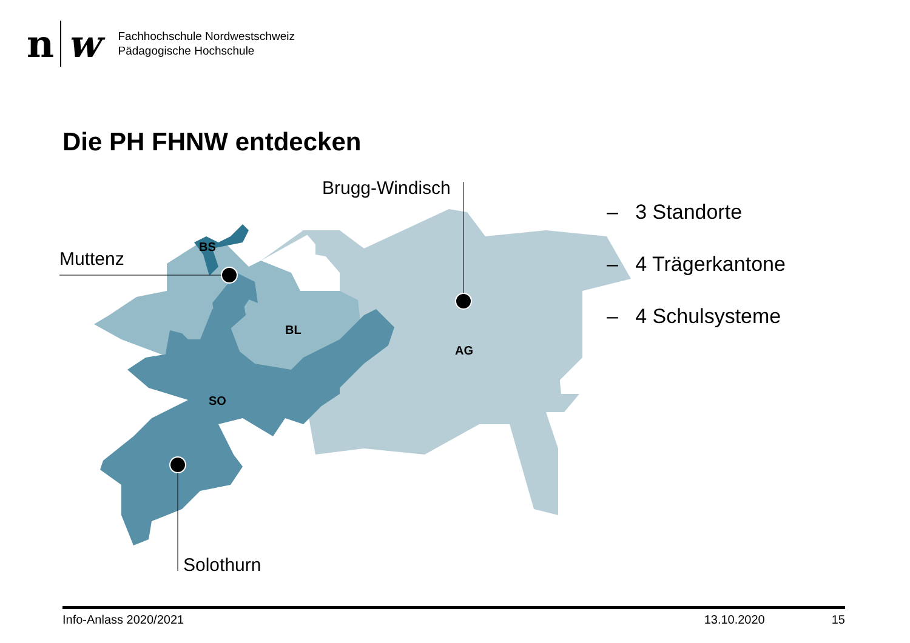n w
Fachhochschule Nordwestschweiz
Pädagogische Hochschule
Die PH FHNW entdecken
BS
BL
AG
SO
Brugg-Windisch
Muttenz
Solothurn
– 3 Standorte
– 4 Trägerkantone
– 4 Schulsysteme
Info-Anlass 2020/2021 13.10.2020 15